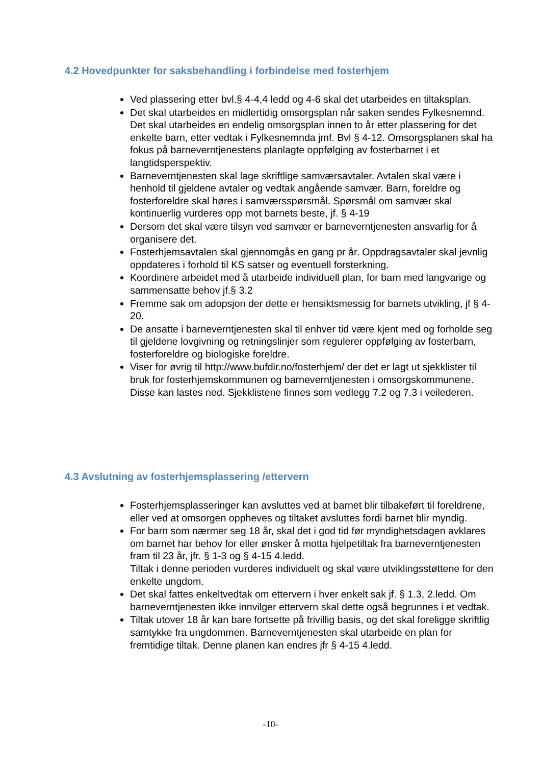4.2 Hovedpunkter for saksbehandling i forbindelse med fosterhjem
Ved plassering etter bvl.§ 4-4,4 ledd og 4-6 skal det utarbeides en tiltaksplan.
Det skal utarbeides en midlertidig omsorgsplan når saken sendes Fylkesnemnd. Det skal utarbeides en endelig omsorgsplan innen to år etter plassering for det enkelte barn, etter vedtak i Fylkesnemnda jmf. Bvl § 4-12. Omsorgsplanen skal ha fokus på barneverntjenestens planlagte oppfølging av fosterbarnet i et langtidsperspektiv.
Barneverntjenesten skal lage skriftlige samværsavtaler. Avtalen skal være i henhold til gjeldene avtaler og vedtak angående samvær. Barn, foreldre og fosterforeldre skal høres i samværsspørsmål. Spørsmål om samvær skal kontinuerlig vurderes opp mot barnets beste, jf. § 4-19
Dersom det skal være tilsyn ved samvær er barneverntjenesten ansvarlig for å organisere det.
Fosterhjemsavtalen skal gjennomgås en gang pr år. Oppdragsavtaler skal jevnlig oppdateres i forhold til KS satser og eventuell forsterkning.
Koordinere arbeidet med å utarbeide individuell plan, for barn med langvarige og sammensatte behov jf.§ 3.2
Fremme sak om adopsjon der dette er hensiktsmessig for barnets utvikling, jf § 4-20.
De ansatte i barneverntjenesten skal til enhver tid være kjent med og forholde seg til gjeldene lovgivning og retningslinjer som regulerer oppfølging av fosterbarn, fosterforeldre og biologiske foreldre.
Viser for øvrig til http://www.bufdir.no/fosterhjem/ der det er lagt ut sjekklister til bruk for fosterhjemskommunen og barneverntjenesten i omsorgskommunene. Disse kan lastes ned. Sjekklistene finnes som vedlegg 7.2 og 7.3 i veilederen.
4.3 Avslutning av fosterhjemsplassering /ettervern
Fosterhjemsplasseringer kan avsluttes ved at barnet blir tilbakeført til foreldrene, eller ved at omsorgen oppheves og tiltaket avsluttes fordi barnet blir myndig.
For barn som nærmer seg 18 år, skal det i god tid før myndighetsdagen avklares om barnet har behov for eller ønsker å motta hjelpetiltak fra barneverntjenesten fram til 23 år, jfr. § 1-3 og § 4-15 4.ledd.
Tiltak i denne perioden vurderes individuelt og skal være utviklingsstøttene for den enkelte ungdom.
Det skal fattes enkeltvedtak om ettervern i hver enkelt sak jf. § 1.3, 2.ledd. Om barneverntjenesten ikke innvilger ettervern skal dette også begrunnes i et vedtak.
Tiltak utover 18 år kan bare fortsette på frivillig basis, og det skal foreligge skriftlig samtykke fra ungdommen. Barneverntjenesten skal utarbeide en plan for fremtidige tiltak. Denne planen kan endres jfr § 4-15 4.ledd.
-10-